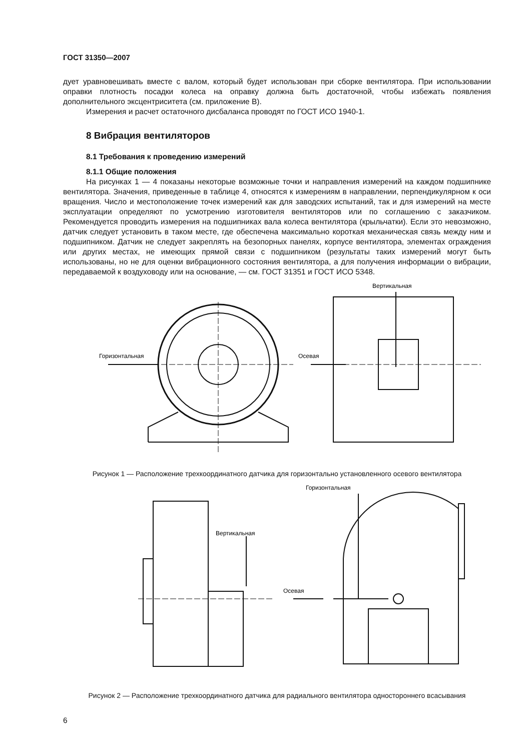ГОСТ 31350—2007
дует уравновешивать вместе с валом, который будет использован при сборке вентилятора. При использовании оправки плотность посадки колеса на оправку должна быть достаточной, чтобы избежать появления дополнительного эксцентриситета (см. приложение В).
Измерения и расчет остаточного дисбаланса проводят по ГОСТ ИСО 1940-1.
8 Вибрация вентиляторов
8.1 Требования к проведению измерений
8.1.1 Общие положения
На рисунках 1 — 4 показаны некоторые возможные точки и направления измерений на каждом подшипнике вентилятора. Значения, приведенные в таблице 4, относятся к измерениям в направлении, перпендикулярном к оси вращения. Число и местоположение точек измерений как для заводских испытаний, так и для измерений на месте эксплуатации определяют по усмотрению изготовителя вентиляторов или по соглашению с заказчиком. Рекомендуется проводить измерения на подшипниках вала колеса вентилятора (крыльчатки). Если это невозможно, датчик следует установить в таком месте, где обеспечена максимально короткая механическая связь между ним и подшипником. Датчик не следует закреплять на безопорных панелях, корпусе вентилятора, элементах ограждения или других местах, не имеющих прямой связи с подшипником (результаты таких измерений могут быть использованы, но не для оценки вибрационного состояния вентилятора, а для получения информации о вибрации, передаваемой к воздуховоду или на основание, — см. ГОСТ 31351 и ГОСТ ИСО 5348.
Вертикальная
Горизонтальная
Осевая
Рисунок 1 — Расположение трехкоординатного датчика для горизонтально установленного осевого вентилятора
Горизонтальная
Вертикальная
Осевая
Рисунок 2 — Расположение трехкоординатного датчика для радиального вентилятора одностороннего всасывания
6